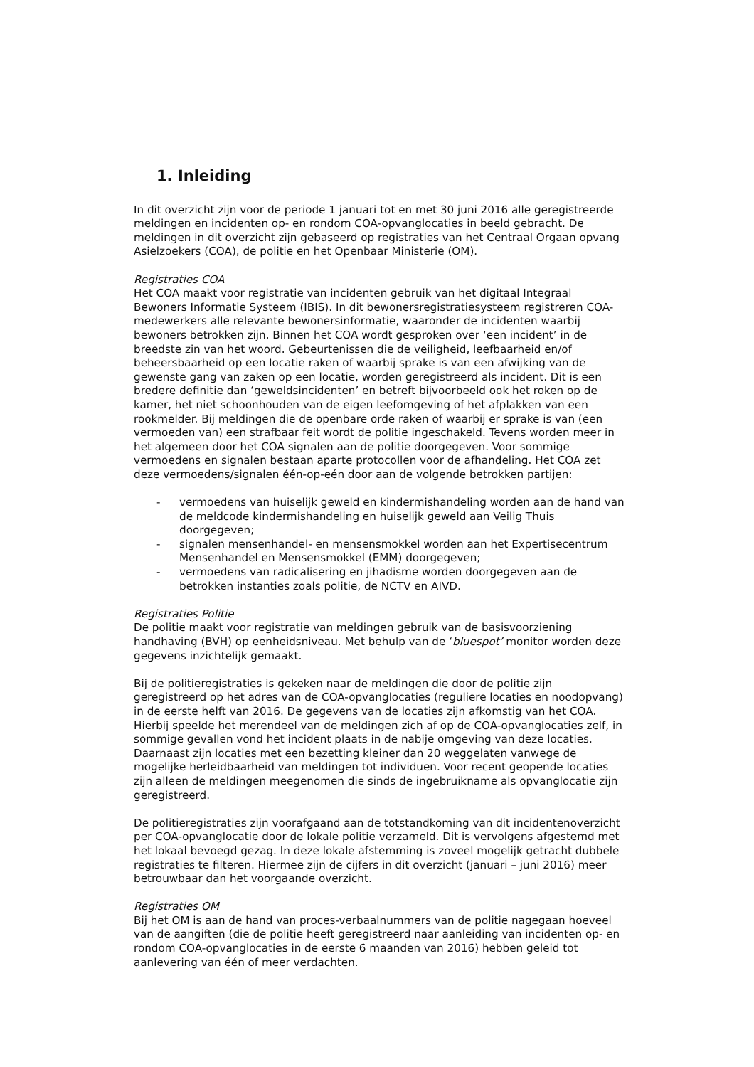1. Inleiding
In dit overzicht zijn voor de periode 1 januari tot en met 30 juni 2016 alle geregistreerde meldingen en incidenten op- en rondom COA-opvanglocaties in beeld gebracht. De meldingen in dit overzicht zijn gebaseerd op registraties van het Centraal Orgaan opvang Asielzoekers (COA), de politie en het Openbaar Ministerie (OM).
Registraties COA
Het COA maakt voor registratie van incidenten gebruik van het digitaal Integraal Bewoners Informatie Systeem (IBIS). In dit bewonersregistratiesysteem registreren COA-medewerkers alle relevante bewonersinformatie, waaronder de incidenten waarbij bewoners betrokken zijn. Binnen het COA wordt gesproken over ‘een incident’ in de breedste zin van het woord. Gebeurtenissen die de veiligheid, leefbaarheid en/of beheersbaarheid op een locatie raken of waarbij sprake is van een afwijking van de gewenste gang van zaken op een locatie, worden geregistreerd als incident. Dit is een bredere definitie dan ‘geweldsincidenten’ en betreft bijvoorbeeld ook het roken op de kamer, het niet schoonhouden van de eigen leefomgeving of het afplakken van een rookmelder. Bij meldingen die de openbare orde raken of waarbij er sprake is van (een vermoeden van) een strafbaar feit wordt de politie ingeschakeld. Tevens worden meer in het algemeen door het COA signalen aan de politie doorgegeven. Voor sommige vermoedens en signalen bestaan aparte protocollen voor de afhandeling. Het COA zet deze vermoedens/signalen één-op-eén door aan de volgende betrokken partijen:
- vermoedens van huiselijk geweld en kindermishandeling worden aan de hand van de meldcode kindermishandeling en huiselijk geweld aan Veilig Thuis doorgegeven;
- signalen mensenhandel- en mensensmokkel worden aan het Expertisecentrum Mensenhandel en Mensensmokkel (EMM) doorgegeven;
- vermoedens van radicalisering en jihadisme worden doorgegeven aan de betrokken instanties zoals politie, de NCTV en AIVD.
Registraties Politie
De politie maakt voor registratie van meldingen gebruik van de basisvoorziening handhaving (BVH) op eenheidsniveau. Met behulp van de ‘bluespot’ monitor worden deze gegevens inzichtelijk gemaakt.
Bij de politieregistraties is gekeken naar de meldingen die door de politie zijn geregistreerd op het adres van de COA-opvanglocaties (reguliere locaties en noodopvang) in de eerste helft van 2016. De gegevens van de locaties zijn afkomstig van het COA. Hierbij speelde het merendeel van de meldingen zich af op de COA-opvanglocaties zelf, in sommige gevallen vond het incident plaats in de nabije omgeving van deze locaties. Daarnaast zijn locaties met een bezetting kleiner dan 20 weggelaten vanwege de mogelijke herleidbaarheid van meldingen tot individuen. Voor recent geopende locaties zijn alleen de meldingen meegenomen die sinds de ingebruikname als opvanglocatie zijn geregistreerd.
De politieregistraties zijn voorafgaand aan de totstandkoming van dit incidentenoverzicht per COA-opvanglocatie door de lokale politie verzameld. Dit is vervolgens afgestemd met het lokaal bevoegd gezag. In deze lokale afstemming is zoveel mogelijk getracht dubbele registraties te filteren. Hiermee zijn de cijfers in dit overzicht (januari – juni 2016) meer betrouwbaar dan het voorgaande overzicht.
Registraties OM
Bij het OM is aan de hand van proces-verbaalnummers van de politie nagegaan hoeveel van de aangiften (die de politie heeft geregistreerd naar aanleiding van incidenten op- en rondom COA-opvanglocaties in de eerste 6 maanden van 2016) hebben geleid tot aanlevering van één of meer verdachten.